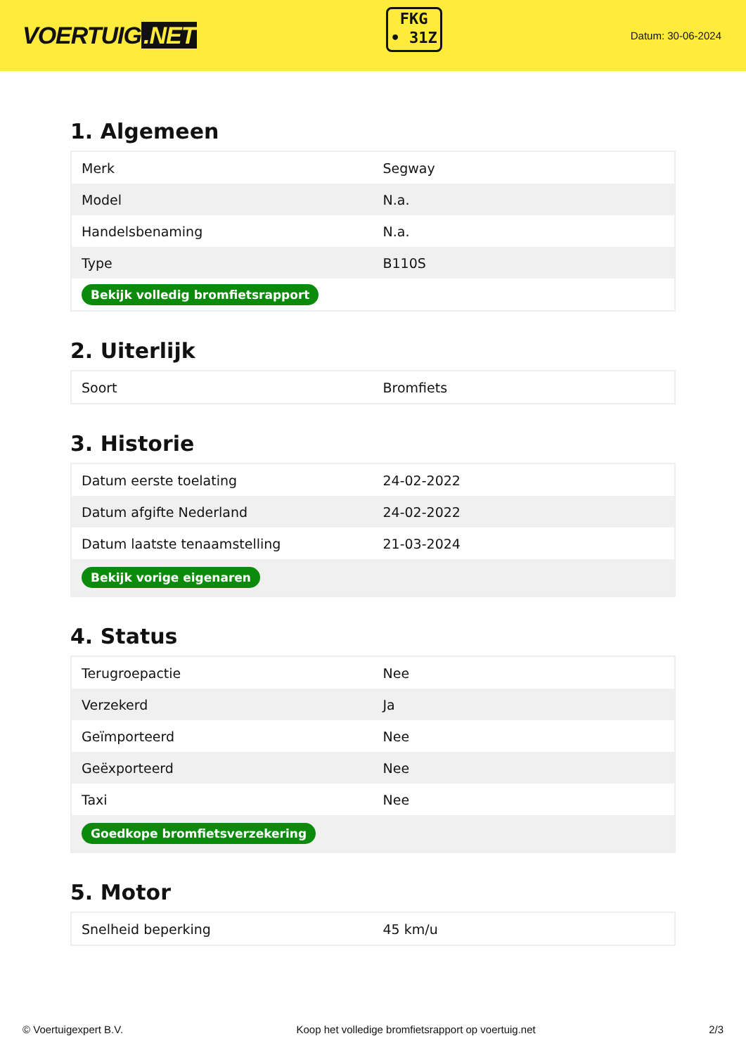VOERTUIG.NET
FKG
• 31Z
Datum: 30-06-2024
1. Algemeen
| Merk | Segway |
| Model | N.a. |
| Handelsbenaming | N.a. |
| Type | B110S |
| Bekijk volledig bromfietsrapport | |
2. Uiterlijk
| Soort | Bromfiets |
3. Historie
| Datum eerste toelating | 24-02-2022 |
| Datum afgifte Nederland | 24-02-2022 |
| Datum laatste tenaamstelling | 21-03-2024 |
| Bekijk vorige eigenaren | |
4. Status
| Terugroepactie | Nee |
| Verzekerd | Ja |
| Geïmporteerd | Nee |
| Geëxporteerd | Nee |
| Taxi | Nee |
| Goedkope bromfietsverzekering | |
5. Motor
| Snelheid beperking | 45 km/u |
© Voertuigexpert B.V. Koop het volledige bromfietsrapport op voertuig.net 2/3